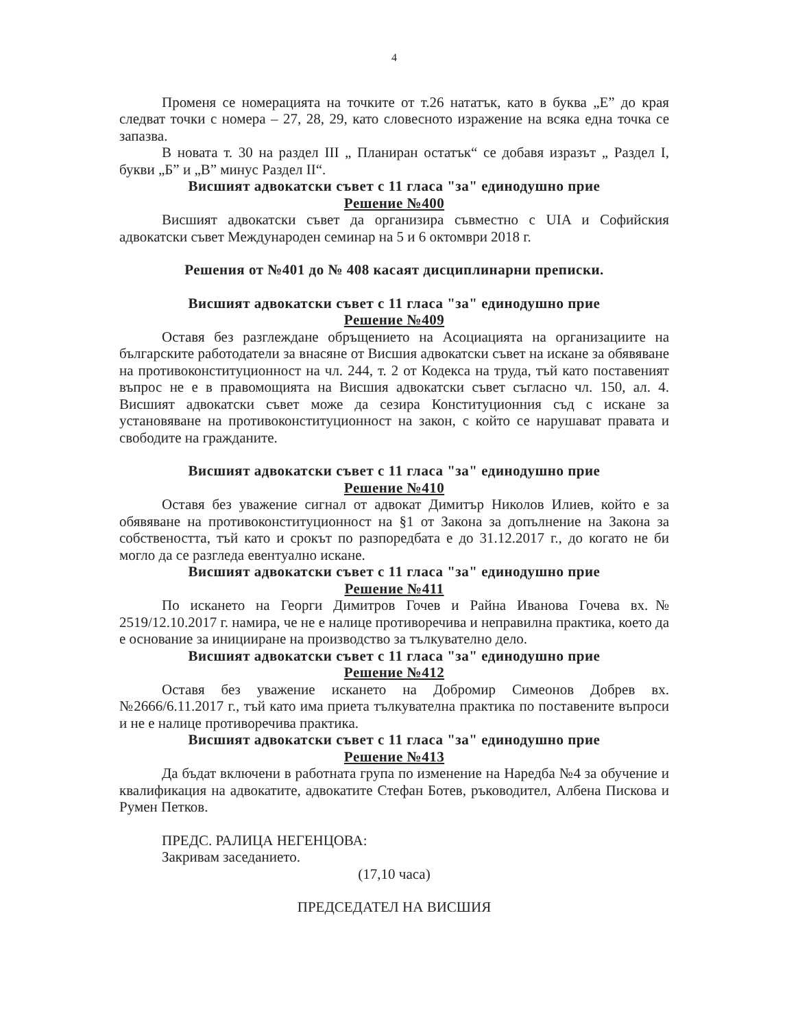4
Променя се номерацията на точките от т.26 нататък, като в буква „Е” до края следват точки с номера – 27, 28, 29, като словесното изражение на всяка една точка се запазва.
В новата т. 30 на раздел III „ Планиран остатък“ се добавя изразът „ Раздел I, букви „Б” и „В” минус Раздел II“.
Висшият адвокатски съвет с 11 гласа "за" единодушно прие
Решение №400
Висшият адвокатски съвет да организира съвместно с UIA и Софийския адвокатски съвет Международен семинар на 5 и 6 октомври 2018 г.
Решения от №401 до № 408 касаят дисциплинарни преписки.
Висшият адвокатски съвет с 11 гласа "за" единодушно прие
Решение №409
Оставя без разглеждане обръщението на Асоциацията на организациите на българските работодатели за внасяне от Висшия адвокатски съвет на искане за обявяване на противоконституционност на чл. 244, т. 2 от Кодекса на труда, тъй като поставеният въпрос не е в правомощията на Висшия адвокатски съвет съгласно чл. 150, ал. 4. Висшият адвокатски съвет може да сезира Конституционния съд с искане за установяване на противоконституционност на закон, с който се нарушават правата и свободите на гражданите.
Висшият адвокатски съвет с 11 гласа "за" единодушно прие
Решение №410
Оставя без уважение сигнал от адвокат Димитър Николов Илиев, който е за обявяване на противоконституционност на §1 от Закона за допълнение на Закона за собствеността, тъй като и срокът по разпоредбата е до 31.12.2017 г., до когато не би могло да се разгледа евентуално искане.
Висшият адвокатски съвет с 11 гласа "за" единодушно прие
Решение №411
По искането на Георги Димитров Гочев и Райна Иванова Гочева вх.№ 2519/12.10.2017 г. намира, че не е налице противоречива и неправилна практика, което да е основание за иницииране на производство за тълкувателно дело.
Висшият адвокатски съвет с 11 гласа "за" единодушно прие
Решение №412
Оставя без уважение искането на Добромир Симеонов Добрев вх.№2666/6.11.2017 г., тъй като има приета тълкувателна практика по поставените въпроси и не е налице противоречива практика.
Висшият адвокатски съвет с 11 гласа "за" единодушно прие
Решение №413
Да бъдат включени в работната група по изменение на Наредба №4 за обучение и квалификация на адвокатите, адвокатите Стефан Ботев, ръководител, Албена Пискова и Румен Петков.
ПРЕДС. РАЛИЦА НЕГЕНЦОВА:
Закривам заседанието.
(17,10 часа)
ПРЕДСЕДАТЕЛ НА ВИСШИЯ